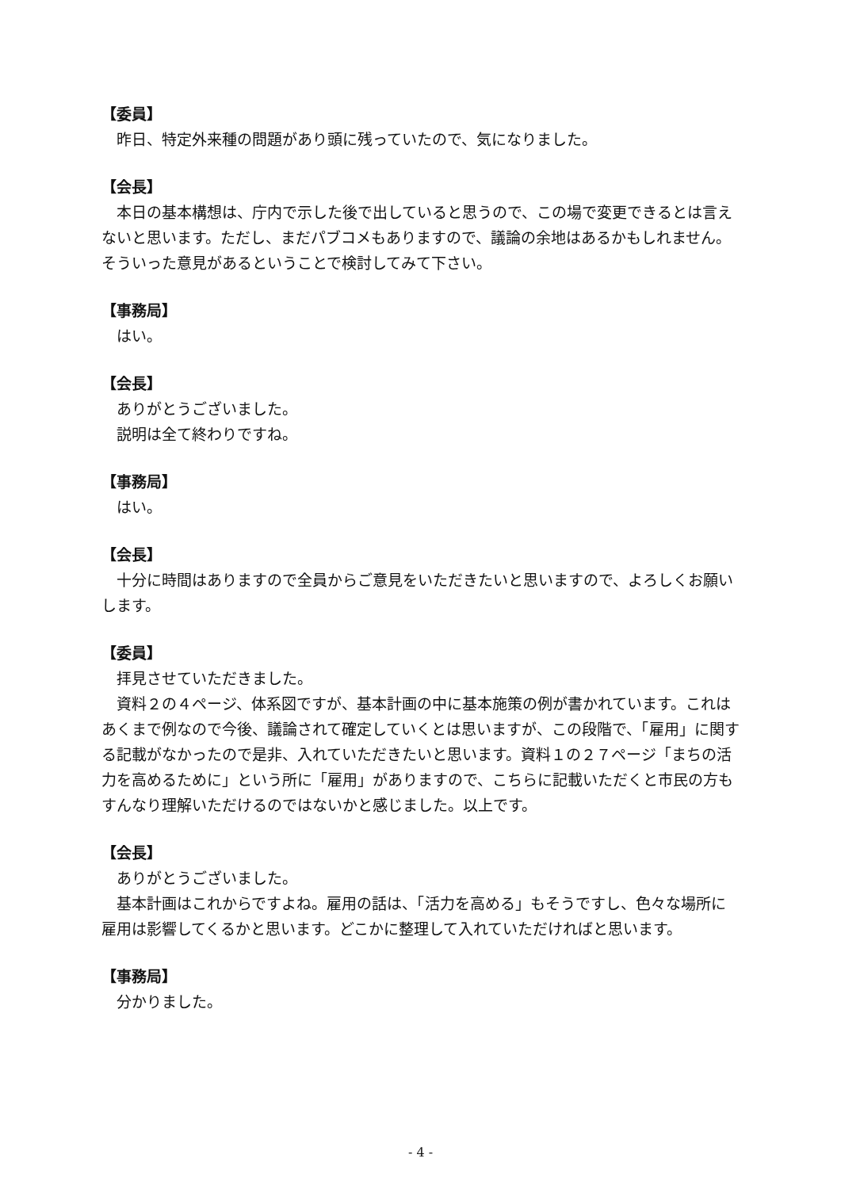【委員】
昨日、特定外来種の問題があり頭に残っていたので、気になりました。
【会長】
本日の基本構想は、庁内で示した後で出していると思うので、この場で変更できるとは言えないと思います。ただし、まだパブコメもありますので、議論の余地はあるかもしれません。そういった意見があるということで検討してみて下さい。
【事務局】
はい。
【会長】
ありがとうございました。
説明は全て終わりですね。
【事務局】
はい。
【会長】
十分に時間はありますので全員からご意見をいただきたいと思いますので、よろしくお願いします。
【委員】
拝見させていただきました。
資料２の４ページ、体系図ですが、基本計画の中に基本施策の例が書かれています。これはあくまで例なので今後、議論されて確定していくとは思いますが、この段階で、「雇用」に関する記載がなかったので是非、入れていただきたいと思います。資料１の２７ページ「まちの活力を高めるために」という所に「雇用」がありますので、こちらに記載いただくと市民の方もすんなり理解いただけるのではないかと感じました。以上です。
【会長】
ありがとうございました。
基本計画はこれからですよね。雇用の話は、「活力を高める」もそうですし、色々な場所に雇用は影響してくるかと思います。どこかに整理して入れていただければと思います。
【事務局】
分かりました。
- 4 -